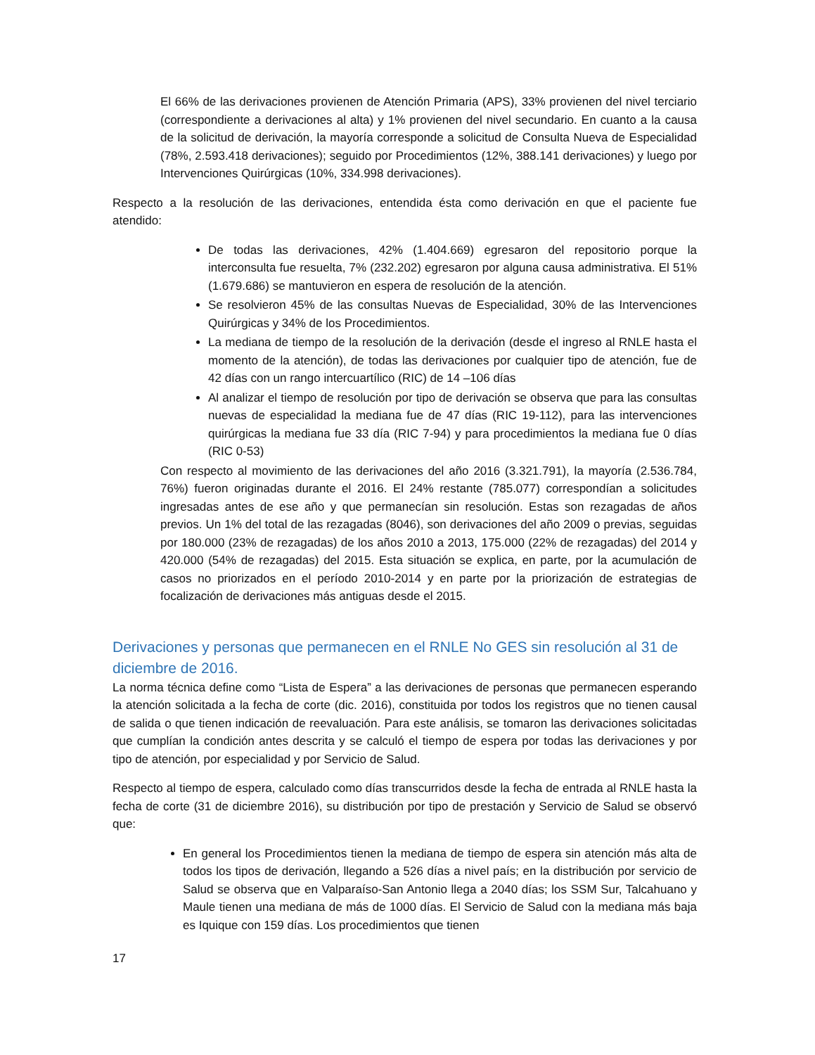El 66% de las derivaciones provienen de Atención Primaria (APS), 33% provienen del nivel terciario (correspondiente a derivaciones al alta) y 1% provienen del nivel secundario. En cuanto a la causa de la solicitud de derivación, la mayoría corresponde a solicitud de Consulta Nueva de Especialidad (78%, 2.593.418 derivaciones); seguido por Procedimientos (12%, 388.141 derivaciones) y luego por Intervenciones Quirúrgicas (10%, 334.998 derivaciones).
Respecto a la resolución de las derivaciones, entendida ésta como derivación en que el paciente fue atendido:
De todas las derivaciones, 42% (1.404.669) egresaron del repositorio porque la interconsulta fue resuelta, 7% (232.202) egresaron por alguna causa administrativa. El 51% (1.679.686) se mantuvieron en espera de resolución de la atención.
Se resolvieron 45% de las consultas Nuevas de Especialidad, 30% de las Intervenciones Quirúrgicas y 34% de los Procedimientos.
La mediana de tiempo de la resolución de la derivación (desde el ingreso al RNLE hasta el momento de la atención), de todas las derivaciones por cualquier tipo de atención, fue de 42 días con un rango intercuartílico (RIC) de 14 –106 días
Al analizar el tiempo de resolución por tipo de derivación se observa que para las consultas nuevas de especialidad la mediana fue de 47 días (RIC 19-112), para las intervenciones quirúrgicas la mediana fue 33 día (RIC 7-94) y para procedimientos la mediana fue 0 días (RIC 0-53)
Con respecto al movimiento de las derivaciones del año 2016 (3.321.791), la mayoría (2.536.784, 76%) fueron originadas durante el 2016. El 24% restante (785.077) correspondían a solicitudes ingresadas antes de ese año y que permanecían sin resolución. Estas son rezagadas de años previos. Un 1% del total de las rezagadas (8046), son derivaciones del año 2009 o previas, seguidas por 180.000 (23% de rezagadas) de los años 2010 a 2013, 175.000 (22% de rezagadas) del 2014 y 420.000 (54% de rezagadas) del 2015. Esta situación se explica, en parte, por la acumulación de casos no priorizados en el período 2010-2014 y en parte por la priorización de estrategias de focalización de derivaciones más antiguas desde el 2015.
Derivaciones y personas que permanecen en el RNLE No GES sin resolución al 31 de diciembre de 2016.
La norma técnica define como “Lista de Espera” a las derivaciones de personas que permanecen esperando la atención solicitada a la fecha de corte (dic. 2016), constituida por todos los registros que no tienen causal de salida o que tienen indicación de reevaluación. Para este análisis, se tomaron las derivaciones solicitadas que cumplían la condición antes descrita y se calculó el tiempo de espera por todas las derivaciones y por tipo de atención, por especialidad y por Servicio de Salud.
Respecto al tiempo de espera, calculado como días transcurridos desde la fecha de entrada al RNLE hasta la fecha de corte (31 de diciembre 2016), su distribución por tipo de prestación y Servicio de Salud se observó que:
En general los Procedimientos tienen la mediana de tiempo de espera sin atención más alta de todos los tipos de derivación, llegando a 526 días a nivel país; en la distribución por servicio de Salud se observa que en Valparaíso-San Antonio llega a 2040 días; los SSM Sur, Talcahuano y Maule tienen una mediana de más de 1000 días. El Servicio de Salud con la mediana más baja es Iquique con 159 días. Los procedimientos que tienen
17